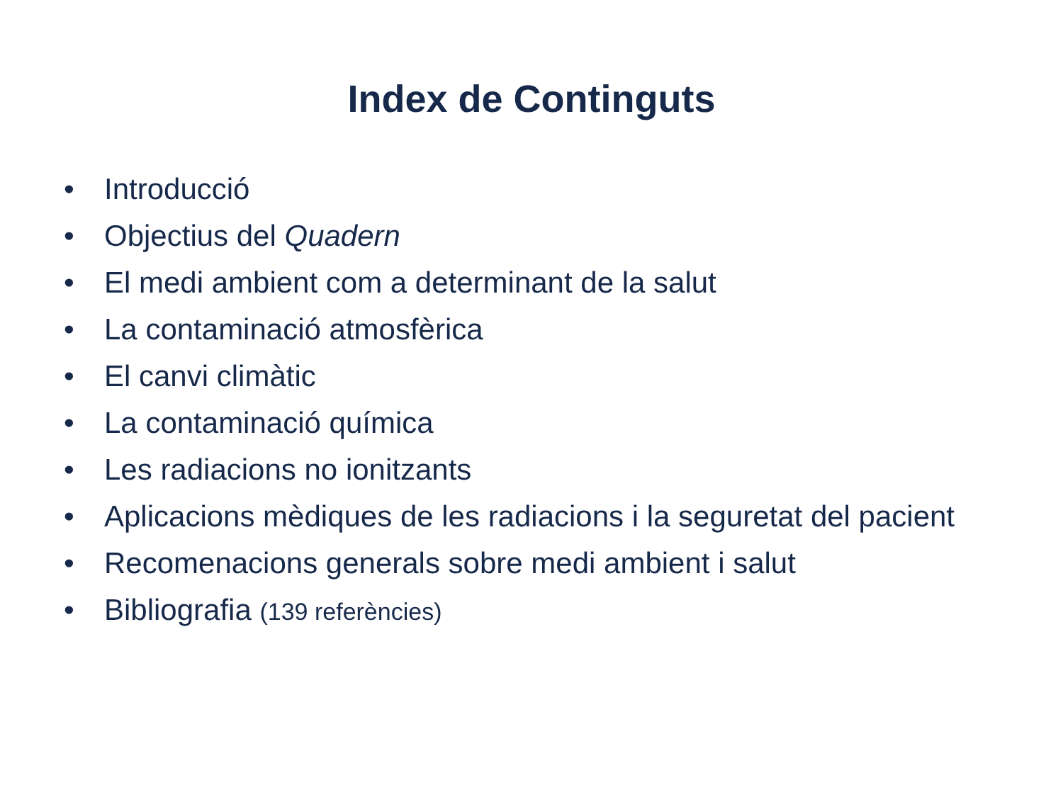Index de Continguts
• Introducció
• Objectius del Quadern
• El medi ambient com a determinant de la salut
• La contaminació atmosfèrica
• El canvi climàtic
• La contaminació química
• Les radiacions no ionitzants
• Aplicacions mèdiques de les radiacions i la seguretat del pacient
• Recomenacions generals sobre medi ambient i salut
• Bibliografia (139 referències)